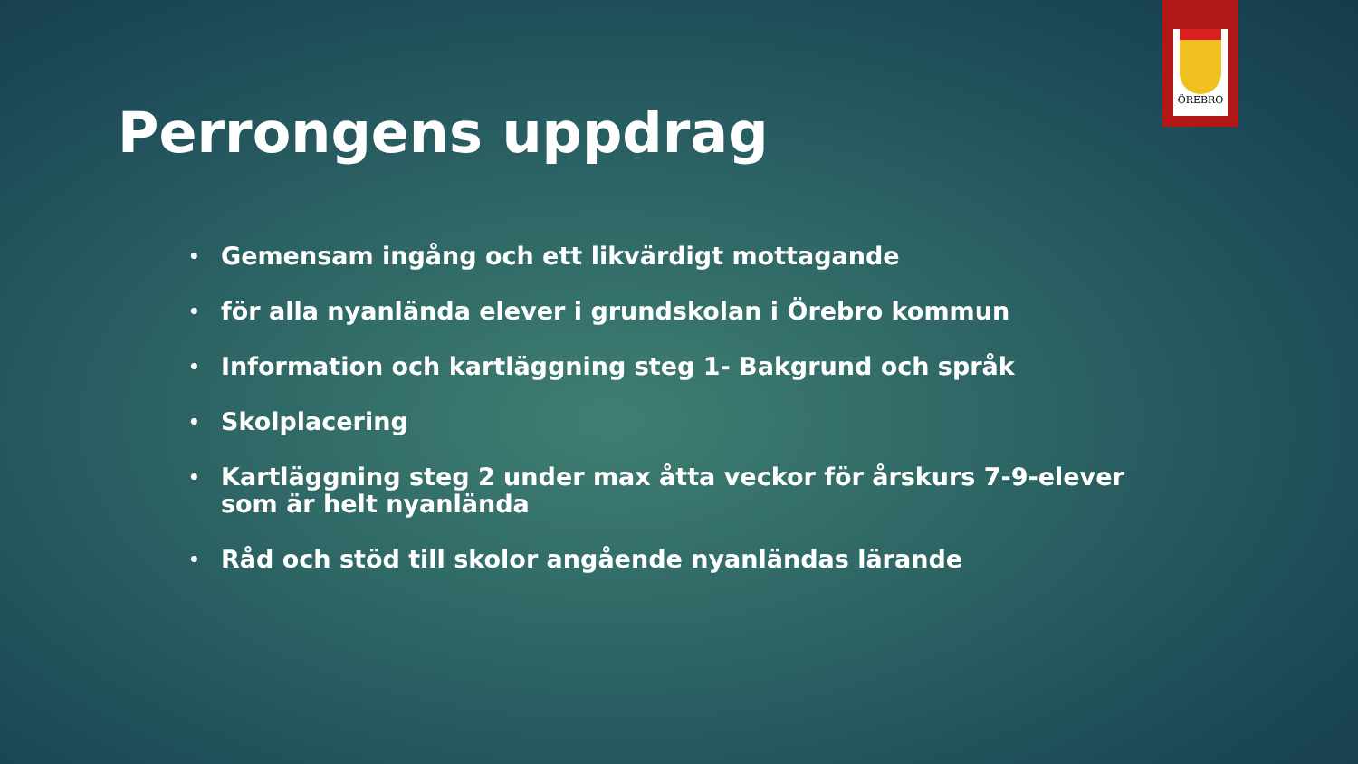ÖREBRO
Perrongens uppdrag
• Gemensam ingång och ett likvärdigt mottagande
• för alla nyanlända elever i grundskolan i Örebro kommun
• Information och kartläggning steg 1- Bakgrund och språk
• Skolplacering
• Kartläggning steg 2 under max åtta veckor för årskurs 7-9-elever som är helt nyanlända
• Råd och stöd till skolor angående nyanländas lärande